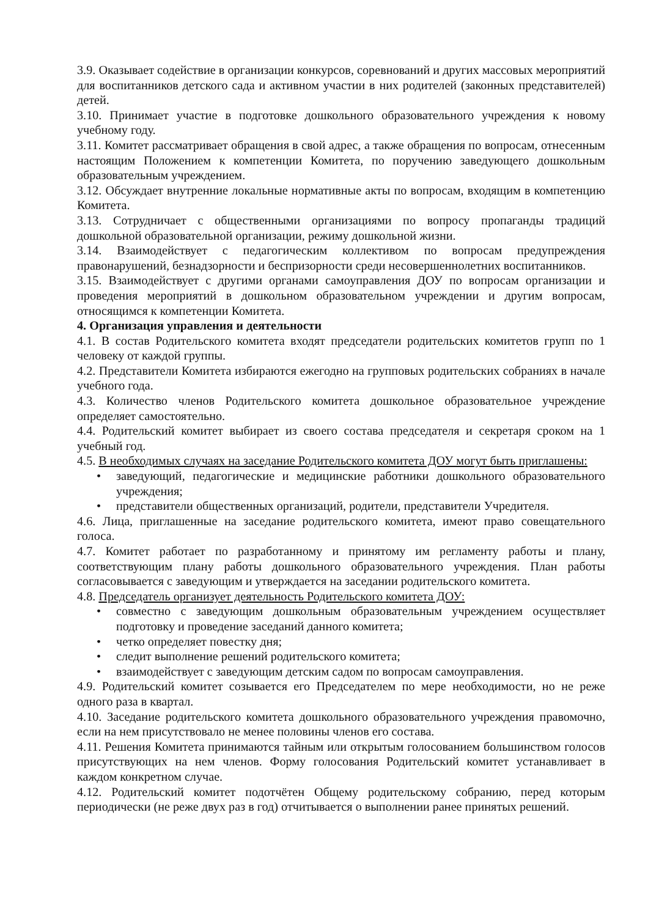3.9. Оказывает содействие в организации конкурсов, соревнований и других массовых мероприятий для воспитанников детского сада и активном участии в них родителей (законных представителей) детей.
3.10. Принимает участие в подготовке дошкольного образовательного учреждения к новому учебному году.
3.11. Комитет рассматривает обращения в свой адрес, а также обращения по вопросам, отнесенным настоящим Положением к компетенции Комитета, по поручению заведующего дошкольным образовательным учреждением.
3.12. Обсуждает внутренние локальные нормативные акты по вопросам, входящим в компетенцию Комитета.
3.13. Сотрудничает с общественными организациями по вопросу пропаганды традиций дошкольной образовательной организации, режиму дошкольной жизни.
3.14. Взаимодействует с педагогическим коллективом по вопросам предупреждения правонарушений, безнадзорности и беспризорности среди несовершеннолетних воспитанников.
3.15. Взаимодействует с другими органами самоуправления ДОУ по вопросам организации и проведения мероприятий в дошкольном образовательном учреждении и другим вопросам, относящимся к компетенции Комитета.
4. Организация управления и деятельности
4.1. В состав Родительского комитета входят председатели родительских комитетов групп по 1 человеку от каждой группы.
4.2. Представители Комитета избираются ежегодно на групповых родительских собраниях в начале учебного года.
4.3. Количество членов Родительского комитета дошкольное образовательное учреждение определяет самостоятельно.
4.4. Родительский комитет выбирает из своего состава председателя и секретаря сроком на 1 учебный год.
4.5. В необходимых случаях на заседание Родительского комитета ДОУ могут быть приглашены:
• заведующий, педагогические и медицинские работники дошкольного образовательного учреждения;
• представители общественных организаций, родители, представители Учредителя.
4.6. Лица, приглашенные на заседание родительского комитета, имеют право совещательного голоса.
4.7. Комитет работает по разработанному и принятому им регламенту работы и плану, соответствующим плану работы дошкольного образовательного учреждения. План работы согласовывается с заведующим и утверждается на заседании родительского комитета.
4.8. Председатель организует деятельность Родительского комитета ДОУ:
• совместно с заведующим дошкольным образовательным учреждением осуществляет подготовку и проведение заседаний данного комитета;
• четко определяет повестку дня;
• следит выполнение решений родительского комитета;
• взаимодействует с заведующим детским садом по вопросам самоуправления.
4.9. Родительский комитет созывается его Председателем по мере необходимости, но не реже одного раза в квартал.
4.10. Заседание родительского комитета дошкольного образовательного учреждения правомочно, если на нем присутствовало не менее половины членов его состава.
4.11. Решения Комитета принимаются тайным или открытым голосованием большинством голосов присутствующих на нем членов. Форму голосования Родительский комитет устанавливает в каждом конкретном случае.
4.12. Родительский комитет подотчётен Общему родительскому собранию, перед которым периодически (не реже двух раз в год) отчитывается о выполнении ранее принятых решений.